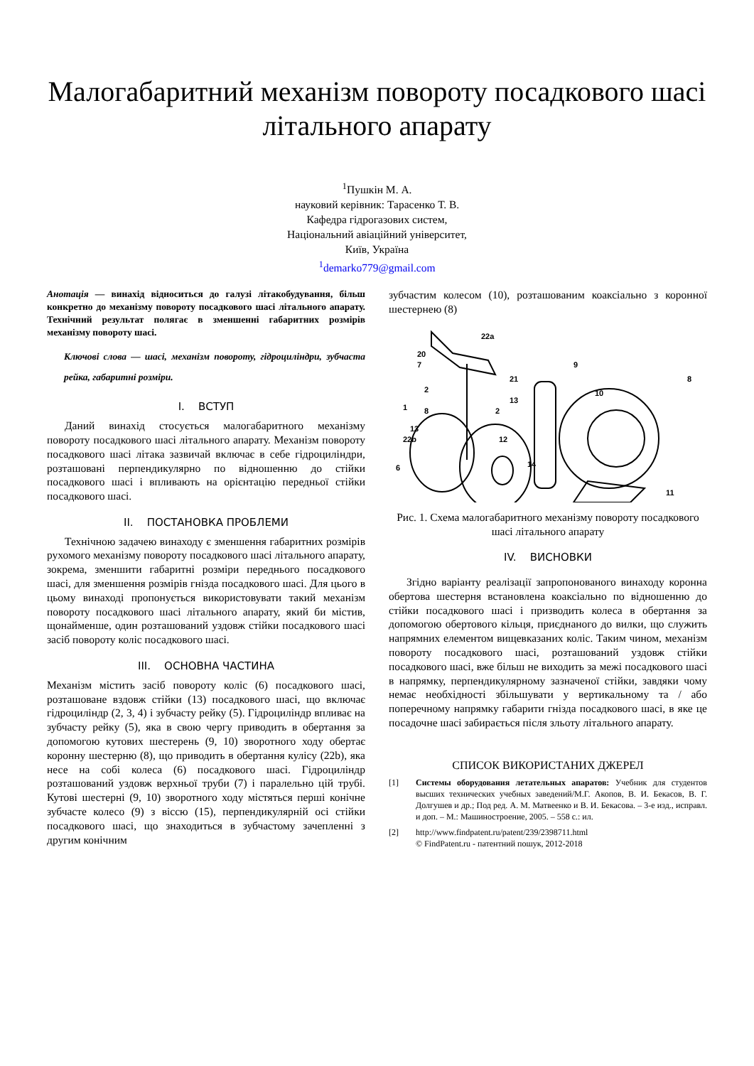Малогабаритний механізм повороту посадкового шасі літального апарату
<sup>1</sup> Пушкін М. А.
науковий керівник: Тарасенко Т. В.
Кафедра гідрогазових систем,
Національний авіаційний університет,
Київ, Україна
<sup>1</sup> demarko779@gmail.com
Анотація — винахід відноситься до галузі літакобудування, більш конкретно до механізму повороту посадкового шасі літального апарату. Технічний результат полягає в зменшенні габаритних розмірів механізму повороту шасі.
Ключові слова — шасі, механізм повороту, гідроциліндри, зубчаста рейка, габаритні розміри.
I. ВСТУП
Даний винахід стосується малогабаритного механізму повороту посадкового шасі літального апарату. Механізм повороту посадкового шасі літака зазвичай включає в себе гідроциліндри, розташовані перпендикулярно по відношенню до стійки посадкового шасі і впливають на орієнтацію передньої стійки посадкового шасі.
II. ПОСТАНОВКА ПРОБЛЕМИ
Технічною задачею винаходу є зменшення габаритних розмірів рухомого механізму повороту посадкового шасі літального апарату, зокрема, зменшити габаритні розміри переднього посадкового шасі, для зменшення розмірів гнізда посадкового шасі. Для цього в цьому винаході пропонується використовувати такий механізм повороту посадкового шасі літального апарату, який би містив, щонайменше, один розташований уздовж стійки посадкового шасі засіб повороту коліс посадкового шасі.
III. ОСНОВНА ЧАСТИНА
Механізм містить засіб повороту коліс (6) посадкового шасі, розташоване вздовж стійки (13) посадкового шасі, що включає гідроциліндр (2, 3, 4) і зубчасту рейку (5). Гідроциліндр впливає на зубчасту рейку (5), яка в свою чергу приводить в обертання за допомогою кутових шестерень (9, 10) зворотного ходу обертає коронну шестерню (8), що приводить в обертання кулісу (22b), яка несе на собі колеса (6) посадкового шасі. Гідроциліндр розташований уздовж верхньої труби (7) і паралельно цій трубі. Кутові шестерні (9, 10) зворотного ходу містяться перші конічне зубчасте колесо (9) з віссю (15), перпендикулярній осі стійки посадкового шасі, що знаходиться в зубчастому зачепленні з другим конічним
зубчастим колесом (10), розташованим коаксіально з коронної шестернею (8)
22a
20
7
2
13
1
8
2
13
22b
12
6
21
9
10
8
14
11
Рис. 1. Схема малогабаритного механізму повороту посадкового шасі літального апарату
IV. ВИСНОВКИ
Згідно варіанту реалізації запропонованого винаходу коронна обертова шестерня встановлена коаксіально по відношенню до стійки посадкового шасі і призводить колеса в обертання за допомогою обертового кільця, приєднаного до вилки, що служить напрямних елементом вищевказаних коліс. Таким чином, механізм повороту посадкового шасі, розташований уздовж стійки посадкового шасі, вже більш не виходить за межі посадкового шасі в напрямку, перпендикулярному зазначеної стійки, завдяки чому немає необхідності збільшувати у вертикальному та / або поперечному напрямку габарити гнізда посадкового шасі, в яке це посадочне шасі забирається після зльоту літального апарату.
СПИСОК ВИКОРИСТАНИХ ДЖЕРЕЛ
[1] Системы оборудования летательных апаратов: Учебник для студентов высших технических учебных заведений/М.Г. Акопов, В. И. Бекасов, В. Г. Долгушев и др.; Под ред. А. М. Матвеенко и В. И. Бекасова. – 3-е изд., исправл. и доп. – М.: Машиностроение, 2005. – 558 с.: ил.
[2] http://www.findpatent.ru/patent/239/2398711.html
© FindPatent.ru - патентний пошук, 2012-2018